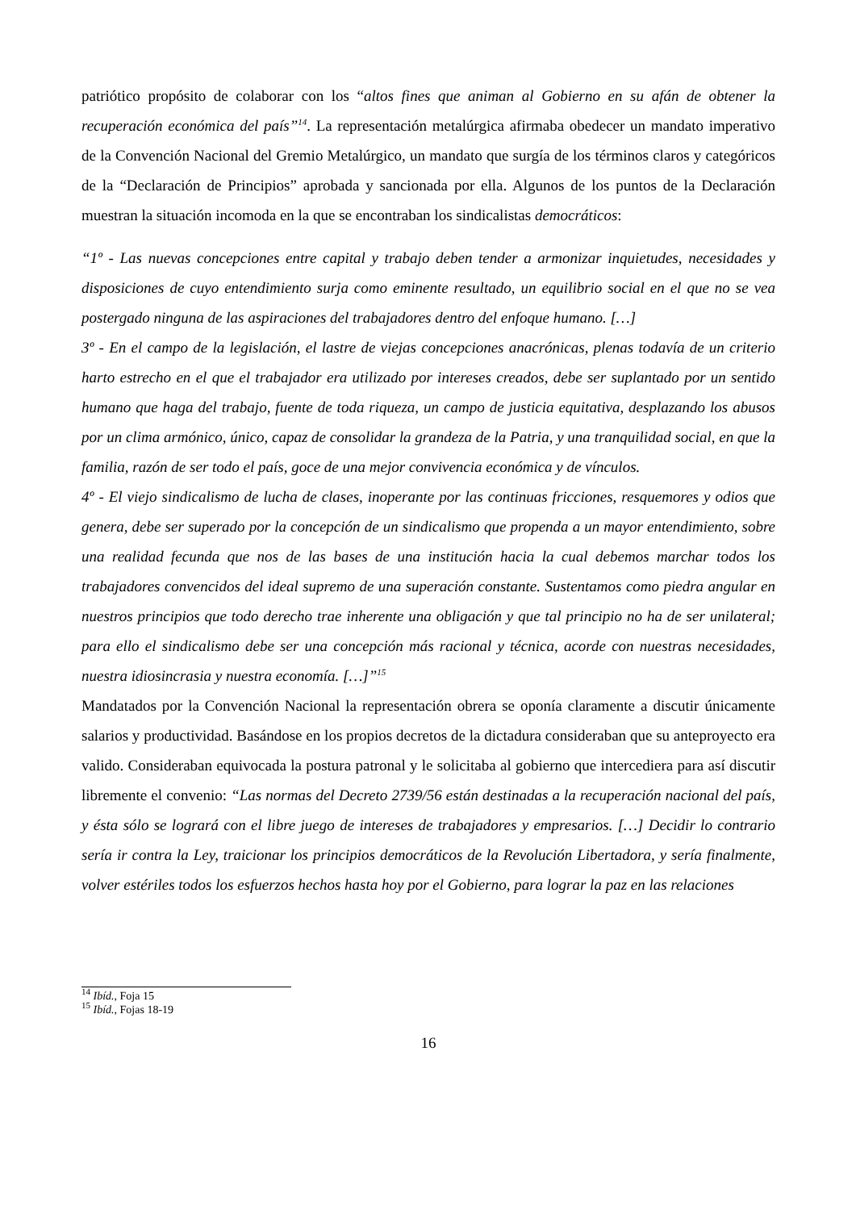patriótico propósito de colaborar con los “altos fines que animan al Gobierno en su afán de obtener la recuperación económica del país”<sup>14</sup>. La representación metalúrgica afirmaba obedecer un mandato imperativo de la Convención Nacional del Gremio Metalúrgico, un mandato que surgía de los términos claros y categóricos de la “Declaración de Principios” aprobada y sancionada por ella. Algunos de los puntos de la Declaración muestran la situación incomoda en la que se encontraban los sindicalistas democráticos:
“1º - Las nuevas concepciones entre capital y trabajo deben tender a armonizar inquietudes, necesidades y disposiciones de cuyo entendimiento surja como eminente resultado, un equilibrio social en el que no se vea postergado ninguna de las aspiraciones del trabajadores dentro del enfoque humano. […]
3º - En el campo de la legislación, el lastre de viejas concepciones anacrónicas, plenas todavía de un criterio harto estrecho en el que el trabajador era utilizado por intereses creados, debe ser suplantado por un sentido humano que haga del trabajo, fuente de toda riqueza, un campo de justicia equitativa, desplazando los abusos por un clima armónico, único, capaz de consolidar la grandeza de la Patria, y una tranquilidad social, en que la familia, razón de ser todo el país, goce de una mejor convivencia económica y de vínculos.
4º - El viejo sindicalismo de lucha de clases, inoperante por las continuas fricciones, resquemores y odios que genera, debe ser superado por la concepción de un sindicalismo que propenda a un mayor entendimiento, sobre una realidad fecunda que nos de las bases de una institución hacia la cual debemos marchar todos los trabajadores convencidos del ideal supremo de una superación constante. Sustentamos como piedra angular en nuestros principios que todo derecho trae inherente una obligación y que tal principio no ha de ser unilateral; para ello el sindicalismo debe ser una concepción más racional y técnica, acorde con nuestras necesidades, nuestra idiosincrasia y nuestra economía. […]”<sup>15</sup>
Mandatados por la Convención Nacional la representación obrera se oponía claramente a discutir únicamente salarios y productividad. Basándose en los propios decretos de la dictadura consideraban que su anteproyecto era valido. Consideraban equivocada la postura patronal y le solicitaba al gobierno que intercediera para así discutir libremente el convenio: “Las normas del Decreto 2739/56 están destinadas a la recuperación nacional del país, y ésta sólo se logrará con el libre juego de intereses de trabajadores y empresarios. […] Decidir lo contrario sería ir contra la Ley, traicionar los principios democráticos de la Revolución Libertadora, y sería finalmente, volver estériles todos los esfuerzos hechos hasta hoy por el Gobierno, para lograr la paz en las relaciones
<sup>14</sup> Ibíd., Foja 15
<sup>15</sup> Ibíd., Fojas 18-19
16